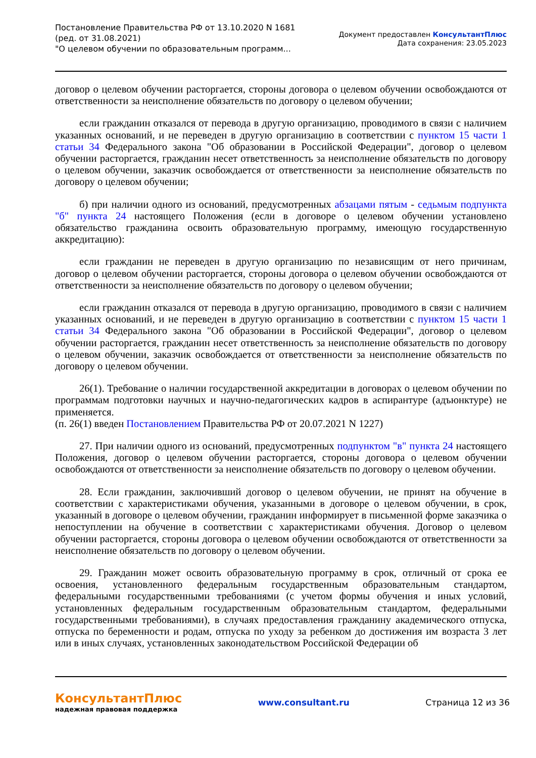Постановление Правительства РФ от 13.10.2020 N 1681
(ред. от 31.08.2021)
"О целевом обучении по образовательным программ...
Документ предоставлен КонсультантПлюс
Дата сохранения: 23.05.2023
договор о целевом обучении расторгается, стороны договора о целевом обучении освобождаются от ответственности за неисполнение обязательств по договору о целевом обучении;
если гражданин отказался от перевода в другую организацию, проводимого в связи с наличием указанных оснований, и не переведен в другую организацию в соответствии с пунктом 15 части 1 статьи 34 Федерального закона "Об образовании в Российской Федерации", договор о целевом обучении расторгается, гражданин несет ответственность за неисполнение обязательств по договору о целевом обучении, заказчик освобождается от ответственности за неисполнение обязательств по договору о целевом обучении;
б) при наличии одного из оснований, предусмотренных абзацами пятым - седьмым подпункта "б" пункта 24 настоящего Положения (если в договоре о целевом обучении установлено обязательство гражданина освоить образовательную программу, имеющую государственную аккредитацию):
если гражданин не переведен в другую организацию по независящим от него причинам, договор о целевом обучении расторгается, стороны договора о целевом обучении освобождаются от ответственности за неисполнение обязательств по договору о целевом обучении;
если гражданин отказался от перевода в другую организацию, проводимого в связи с наличием указанных оснований, и не переведен в другую организацию в соответствии с пунктом 15 части 1 статьи 34 Федерального закона "Об образовании в Российской Федерации", договор о целевом обучении расторгается, гражданин несет ответственность за неисполнение обязательств по договору о целевом обучении, заказчик освобождается от ответственности за неисполнение обязательств по договору о целевом обучении.
26(1). Требование о наличии государственной аккредитации в договорах о целевом обучении по программам подготовки научных и научно-педагогических кадров в аспирантуре (адъюнктуре) не применяется.
(п. 26(1) введен Постановлением Правительства РФ от 20.07.2021 N 1227)
27. При наличии одного из оснований, предусмотренных подпунктом "в" пункта 24 настоящего Положения, договор о целевом обучении расторгается, стороны договора о целевом обучении освобождаются от ответственности за неисполнение обязательств по договору о целевом обучении.
28. Если гражданин, заключивший договор о целевом обучении, не принят на обучение в соответствии с характеристиками обучения, указанными в договоре о целевом обучении, в срок, указанный в договоре о целевом обучении, гражданин информирует в письменной форме заказчика о непоступлении на обучение в соответствии с характеристиками обучения. Договор о целевом обучении расторгается, стороны договора о целевом обучении освобождаются от ответственности за неисполнение обязательств по договору о целевом обучении.
29. Гражданин может освоить образовательную программу в срок, отличный от срока ее освоения, установленного федеральным государственным образовательным стандартом, федеральными государственными требованиями (с учетом формы обучения и иных условий, установленных федеральным государственным образовательным стандартом, федеральными государственными требованиями), в случаях предоставления гражданину академического отпуска, отпуска по беременности и родам, отпуска по уходу за ребенком до достижения им возраста 3 лет или в иных случаях, установленных законодательством Российской Федерации об
КонсультантПлюс
надежная правовая поддержка
www.consultant.ru Страница 12 из 36